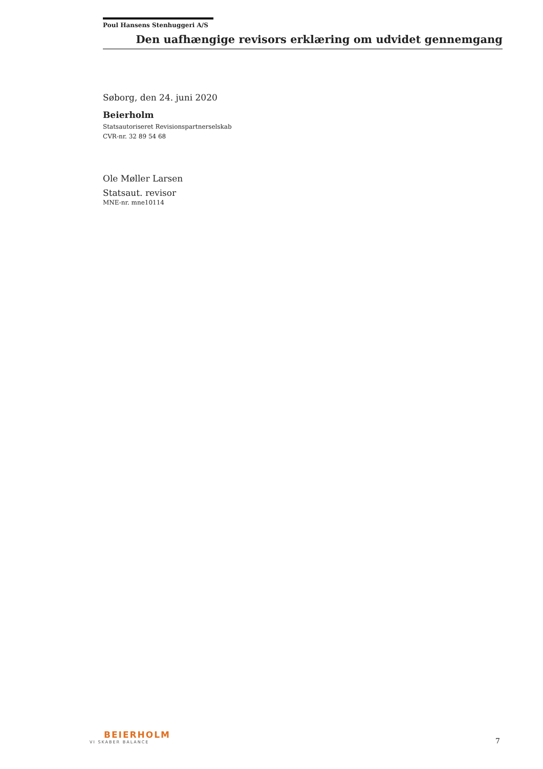Poul Hansens Stenhuggeri A/S
Den uafhængige revisors erklæring om udvidet gennemgang
Søborg, den 24. juni 2020
Beierholm
Statsautoriseret Revisionspartnerselskab
CVR-nr. 32 89 54 68
Ole Møller Larsen
Statsaut. revisor
MNE-nr. mne10114
BEIERHOLM
VI SKABER BALANCE
7